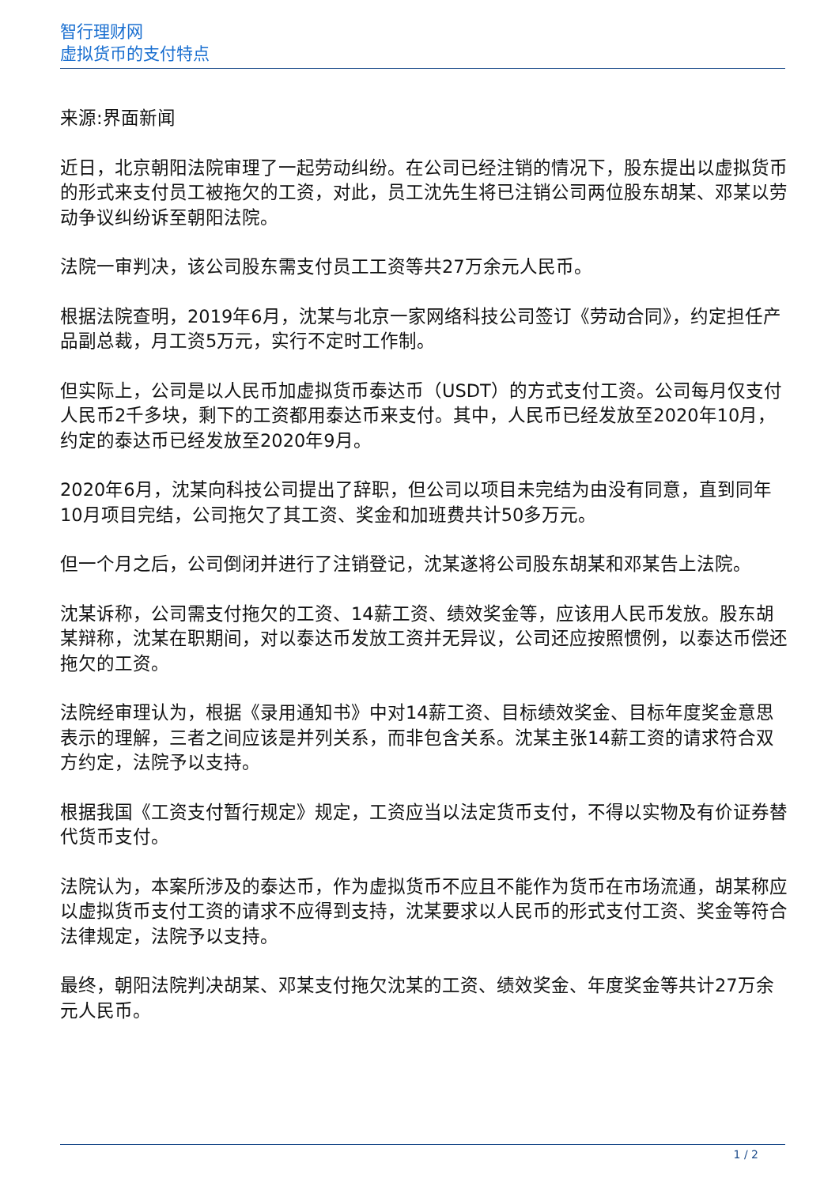智行理财网
虚拟货币的支付特点
来源:界面新闻
近日，北京朝阳法院审理了一起劳动纠纷。在公司已经注销的情况下，股东提出以虚拟货币的形式来支付员工被拖欠的工资，对此，员工沈先生将已注销公司两位股东胡某、邓某以劳动争议纠纷诉至朝阳法院。
法院一审判决，该公司股东需支付员工工资等共27万余元人民币。
根据法院查明，2019年6月，沈某与北京一家网络科技公司签订《劳动合同》，约定担任产品副总裁，月工资5万元，实行不定时工作制。
但实际上，公司是以人民币加虚拟货币泰达币（USDT）的方式支付工资。公司每月仅支付人民币2千多块，剩下的工资都用泰达币来支付。其中，人民币已经发放至2020年10月，约定的泰达币已经发放至2020年9月。
2020年6月，沈某向科技公司提出了辞职，但公司以项目未完结为由没有同意，直到同年10月项目完结，公司拖欠了其工资、奖金和加班费共计50多万元。
但一个月之后，公司倒闭并进行了注销登记，沈某遂将公司股东胡某和邓某告上法院。
沈某诉称，公司需支付拖欠的工资、14薪工资、绩效奖金等，应该用人民币发放。股东胡某辩称，沈某在职期间，对以泰达币发放工资并无异议，公司还应按照惯例，以泰达币偿还拖欠的工资。
法院经审理认为，根据《录用通知书》中对14薪工资、目标绩效奖金、目标年度奖金意思表示的理解，三者之间应该是并列关系，而非包含关系。沈某主张14薪工资的请求符合双方约定，法院予以支持。
根据我国《工资支付暂行规定》规定，工资应当以法定货币支付，不得以实物及有价证券替代货币支付。
法院认为，本案所涉及的泰达币，作为虚拟货币不应且不能作为货币在市场流通，胡某称应以虚拟货币支付工资的请求不应得到支持，沈某要求以人民币的形式支付工资、奖金等符合法律规定，法院予以支持。
最终，朝阳法院判决胡某、邓某支付拖欠沈某的工资、绩效奖金、年度奖金等共计27万余元人民币。
1 / 2